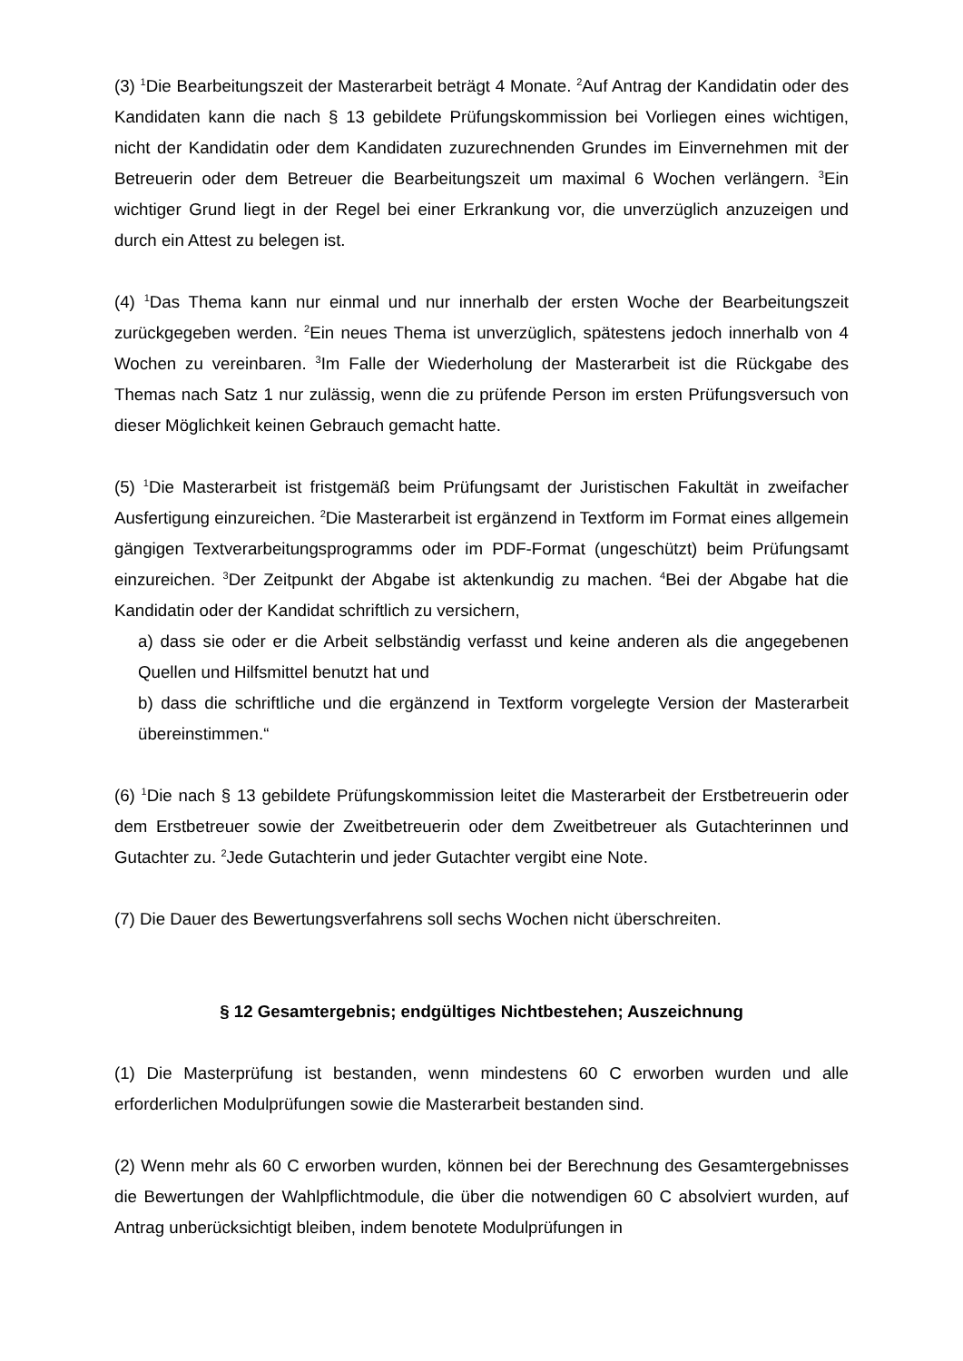(3) <sup>1</sup>Die Bearbeitungszeit der Masterarbeit beträgt 4 Monate. <sup>2</sup>Auf Antrag der Kandidatin oder des Kandidaten kann die nach § 13 gebildete Prüfungskommission bei Vorliegen eines wichtigen, nicht der Kandidatin oder dem Kandidaten zuzurechnenden Grundes im Einvernehmen mit der Betreuerin oder dem Betreuer die Bearbeitungszeit um maximal 6 Wochen verlängern. <sup>3</sup>Ein wichtiger Grund liegt in der Regel bei einer Erkrankung vor, die unverzüglich anzuzeigen und durch ein Attest zu belegen ist.
(4) <sup>1</sup>Das Thema kann nur einmal und nur innerhalb der ersten Woche der Bearbeitungszeit zurückgegeben werden. <sup>2</sup>Ein neues Thema ist unverzüglich, spätestens jedoch innerhalb von 4 Wochen zu vereinbaren. <sup>3</sup>Im Falle der Wiederholung der Masterarbeit ist die Rückgabe des Themas nach Satz 1 nur zulässig, wenn die zu prüfende Person im ersten Prüfungsversuch von dieser Möglichkeit keinen Gebrauch gemacht hatte.
(5) <sup>1</sup>Die Masterarbeit ist fristgemäß beim Prüfungsamt der Juristischen Fakultät in zweifacher Ausfertigung einzureichen. <sup>2</sup>Die Masterarbeit ist ergänzend in Textform im Format eines allgemein gängigen Textverarbeitungsprogramms oder im PDF-Format (ungeschützt) beim Prüfungsamt einzureichen. <sup>3</sup>Der Zeitpunkt der Abgabe ist aktenkundig zu machen. <sup>4</sup>Bei der Abgabe hat die Kandidatin oder der Kandidat schriftlich zu versichern,
a) dass sie oder er die Arbeit selbständig verfasst und keine anderen als die angegebenen Quellen und Hilfsmittel benutzt hat und
b) dass die schriftliche und die ergänzend in Textform vorgelegte Version der Masterarbeit übereinstimmen.“
(6) <sup>1</sup>Die nach § 13 gebildete Prüfungskommission leitet die Masterarbeit der Erstbetreuerin oder dem Erstbetreuer sowie der Zweitbetreuerin oder dem Zweitbetreuer als Gutachterinnen und Gutachter zu. <sup>2</sup>Jede Gutachterin und jeder Gutachter vergibt eine Note.
(7) Die Dauer des Bewertungsverfahrens soll sechs Wochen nicht überschreiten.
§ 12 Gesamtergebnis; endgültiges Nichtbestehen; Auszeichnung
(1) Die Masterprüfung ist bestanden, wenn mindestens 60 C erworben wurden und alle erforderlichen Modulprüfungen sowie die Masterarbeit bestanden sind.
(2) Wenn mehr als 60 C erworben wurden, können bei der Berechnung des Gesamtergebnisses die Bewertungen der Wahlpflichtmodule, die über die notwendigen 60 C absolviert wurden, auf Antrag unberücksichtigt bleiben, indem benotete Modulprüfungen in